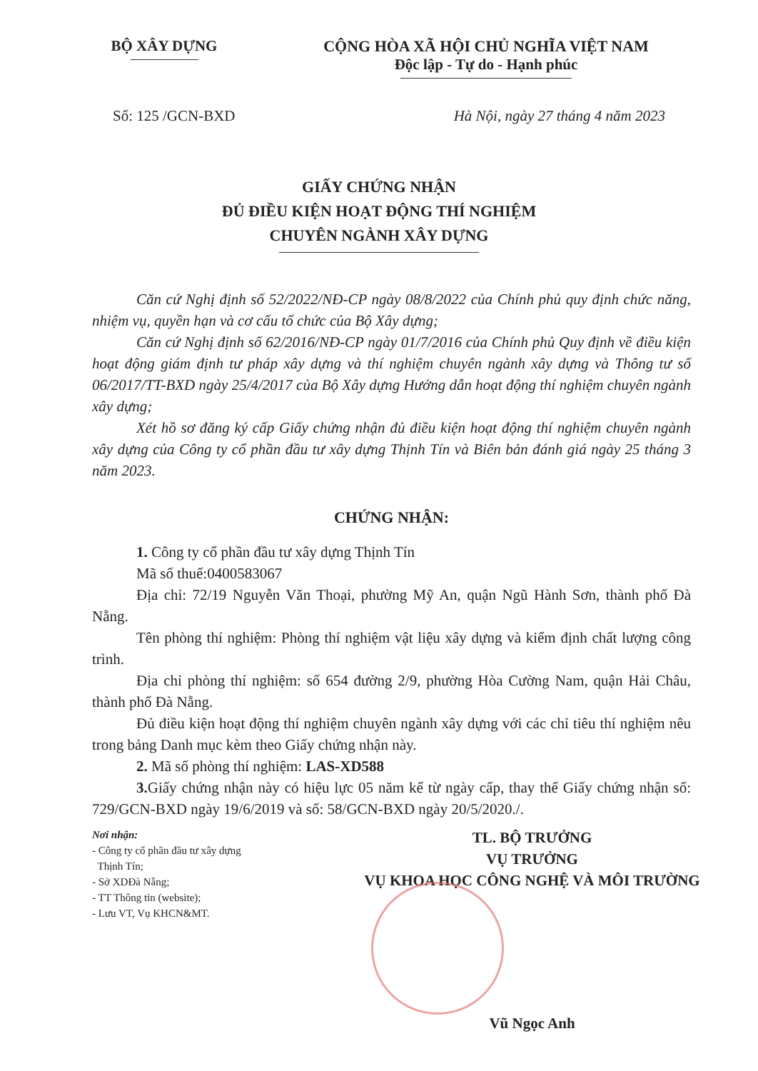BỘ XÂY DỰNG CỘNG HÒA XÃ HỘI CHỦ NGHĨA VIỆT NAM
Độc lập - Tự do - Hạnh phúc
Số: 125 /GCN-BXD Hà Nội, ngày 27 tháng 4 năm 2023
GIẤY CHỨNG NHẬN
ĐỦ ĐIỀU KIỆN HOẠT ĐỘNG THÍ NGHIỆM
CHUYÊN NGÀNH XÂY DỰNG
Căn cứ Nghị định số 52/2022/NĐ-CP ngày 08/8/2022 của Chính phủ quy định chức năng, nhiệm vụ, quyền hạn và cơ cấu tổ chức của Bộ Xây dựng;
Căn cứ Nghị định số 62/2016/NĐ-CP ngày 01/7/2016 của Chính phủ Quy định về điều kiện hoạt động giám định tư pháp xây dựng và thí nghiệm chuyên ngành xây dựng và Thông tư số 06/2017/TT-BXD ngày 25/4/2017 của Bộ Xây dựng Hướng dẫn hoạt động thí nghiệm chuyên ngành xây dựng;
Xét hồ sơ đăng ký cấp Giấy chứng nhận đủ điều kiện hoạt động thí nghiệm chuyên ngành xây dựng của Công ty cổ phần đầu tư xây dựng Thịnh Tín và Biên bản đánh giá ngày 25 tháng 3 năm 2023.
CHỨNG NHẬN:
1. Công ty cổ phần đầu tư xây dựng Thịnh Tín
Mã số thuế:0400583067
Địa chỉ: 72/19 Nguyễn Văn Thoại, phường Mỹ An, quận Ngũ Hành Sơn, thành phố Đà Nẵng.
Tên phòng thí nghiệm: Phòng thí nghiệm vật liệu xây dựng và kiểm định chất lượng công trình.
Địa chỉ phòng thí nghiệm: số 654 đường 2/9, phường Hòa Cường Nam, quận Hải Châu, thành phố Đà Nẵng.
Đủ điều kiện hoạt động thí nghiệm chuyên ngành xây dựng với các chỉ tiêu thí nghiệm nêu trong bảng Danh mục kèm theo Giấy chứng nhận này.
2. Mã số phòng thí nghiệm: LAS-XD588
3. Giấy chứng nhận này có hiệu lực 05 năm kể từ ngày cấp, thay thế Giấy chứng nhận số: 729/GCN-BXD ngày 19/6/2019 và số: 58/GCN-BXD ngày 20/5/2020./.
Nơi nhận:
- Công ty cổ phần đầu tư xây dựng
Thịnh Tín;
- Sở XDĐà Nẵng;
- TT Thông tin (website);
- Lưu VT, Vụ KHCN&MT.
TL. BỘ TRƯỞNG
VỤ TRƯỞNG
VỤ KHOA HỌC CÔNG NGHỆ VÀ MÔI TRƯỜNG
Vũ Ngọc Anh